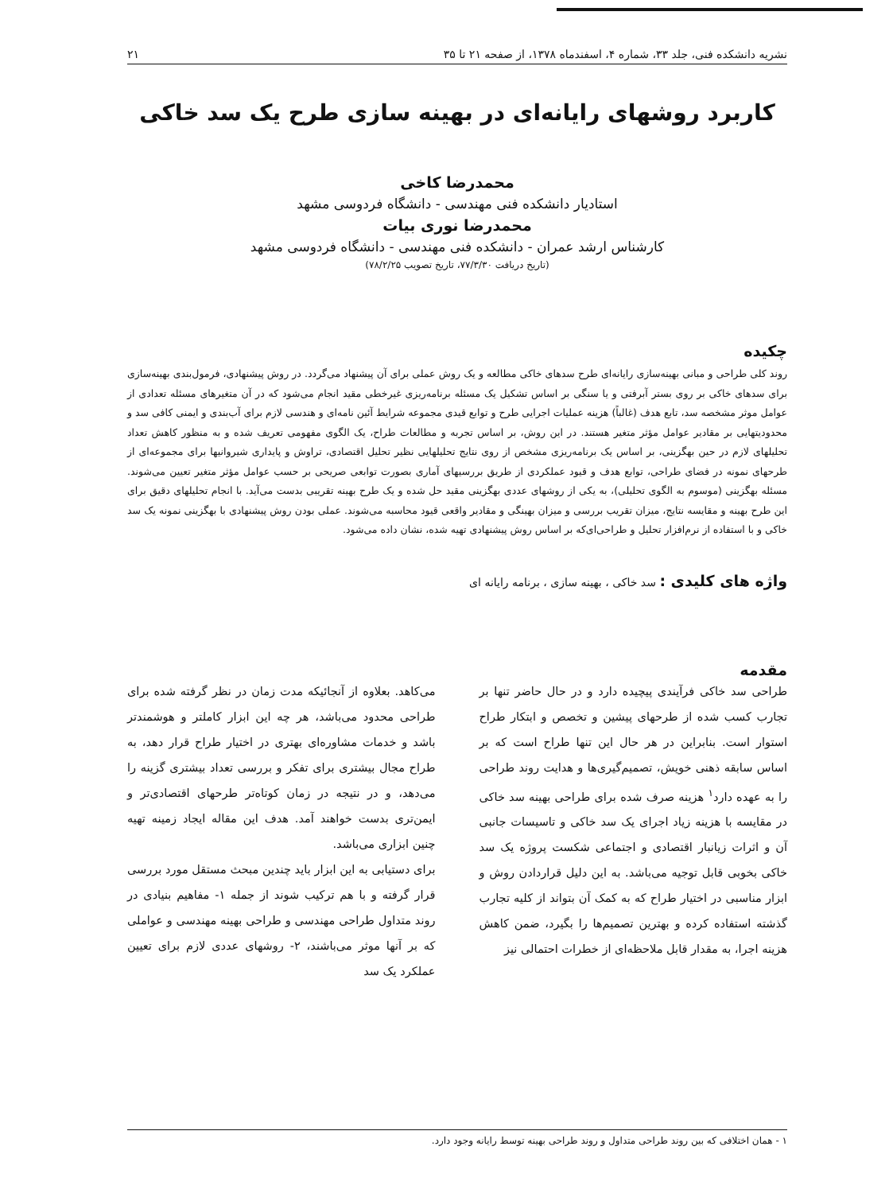نشریه دانشکده فنی، جلد ۳۳، شماره ۴، اسفندماه ۱۳۷۸، از صفحه ۲۱ تا ۳۵ ۲۱
کاربرد روشهای رایانه‌ای در بهینه سازی طرح یک سد خاکی
محمدرضا کاخی
استادیار دانشکده فنی مهندسی - دانشگاه فردوسی مشهد
محمدرضا نوری بیات
کارشناس ارشد عمران - دانشکده فنی مهندسی - دانشگاه فردوسی مشهد
(تاریخ دریافت ۷۷/۳/۳۰، تاریخ تصویب ۷۸/۲/۲۵)
چکیده
روند کلی طراحی و مبانی بهینه‌سازی رایانه‌ای طرح سدهای خاکی مطالعه و یک روش عملی برای آن پیشنهاد می‌گردد. در روش پیشنهادی، فرمول‌بندی بهینه‌سازی برای سدهای خاکی بر روی بستر آبرفتی و یا سنگی بر اساس تشکیل یک مسئله برنامه‌ریزی غیرخطی مقید انجام می‌شود که در آن متغیرهای مسئله تعدادی از عوامل موثر مشخصه سد، تابع هدف (غالباً) هزینه عملیات اجرایی طرح و توابع قیدی مجموعه شرایط آئین نامه‌ای و هندسی لازم برای آب‌بندی و ایمنی کافی سد و محدودیتهایی بر مقادیر عوامل مؤثر متغیر هستند. در این روش، بر اساس تجربه و مطالعات طراح، یک الگوی مفهومی تعریف شده و به منظور کاهش تعداد تحلیلهای لازم در حین بهگزینی، بر اساس یک برنامه‌ریزی مشخص از روی نتایج تحلیلهایی نظیر تحلیل اقتصادی، تراوش و پایداری شیروانیها برای مجموعه‌ای از طرحهای نمونه در فضای طراحی، توابع هدف و قیود عملکردی از طریق بررسیهای آماری بصورت توابعی صریحی بر حسب عوامل مؤثر متغیر تعیین می‌شوند. مسئله بهگزینی (موسوم به الگوی تحلیلی)، به یکی از روشهای عددی بهگزینی مقید حل شده و یک طرح بهینه تقریبی بدست می‌آید. با انجام تحلیلهای دقیق برای این طرح بهینه و مقایسه نتایج، میزان تقریب بررسی و میزان بهینگی و مقادیر واقعی قیود محاسبه می‌شوند. عملی بودن روش پیشنهادی با بهگزینی نمونه یک سد خاکی و با استفاده از نرم‌افزار تحلیل و طراحی‌ای‌که بر اساس روش پیشنهادی تهیه شده، نشان داده می‌شود.
واژه های کلیدی : سد خاکی ، بهینه سازی ، برنامه رایانه ای
مقدمه
طراحی سد خاکی فرآیندی پیچیده دارد و در حال حاضر تنها بر تجارب کسب شده از طرحهای پیشین و تخصص و ابتکار طراح استوار است. بنابراین در هر حال این تنها طراح است که بر اساس سابقه ذهنی خویش، تصمیم‌گیری‌ها و هدایت روند طراحی را به عهده دارد<sup>۱</sup> هزینه صرف شده برای طراحی بهینه سد خاکی در مقایسه با هزینه زیاد اجرای یک سد خاکی و تاسیسات جانبی آن و اثرات زیانبار اقتصادی و اجتماعی شکست پروژه یک سد خاکی بخوبی قابل توجیه می‌باشد. به این دلیل قراردادن روش و ابزار مناسبی در اختیار طراح که به کمک آن بتواند از کلیه تجارب گذشته استفاده کرده و بهترین تصمیم‌ها را بگیرد، ضمن کاهش هزینه اجرا، به مقدار قابل ملاحظه‌ای از خطرات احتمالی نیز
می‌کاهد. بعلاوه از آنجائیکه مدت زمان در نظر گرفته شده برای طراحی محدود می‌باشد، هر چه این ابزار کاملتر و هوشمندتر باشد و خدمات مشاوره‌ای بهتری در اختیار طراح قرار دهد، به طراح مجال بیشتری برای تفکر و بررسی تعداد بیشتری گزینه را می‌دهد، و در نتیجه در زمان کوتاه‌تر طرحهای اقتصادی‌تر و ایمن‌تری بدست خواهند آمد. هدف این مقاله ایجاد زمینه تهیه چنین ابزاری می‌باشد.
برای دستیابی به این ابزار باید چندین مبحث مستقل مورد بررسی قرار گرفته و با هم ترکیب شوند از جمله ۱- مفاهیم بنیادی در روند متداول طراحی مهندسی و طراحی بهینه مهندسی و عواملی که بر آنها موثر می‌باشند، ۲- روشهای عددی لازم برای تعیین عملکرد یک سد
۱ - همان اختلافی که بین روند طراحی متداول و روند طراحی بهینه توسط رایانه وجود دارد.